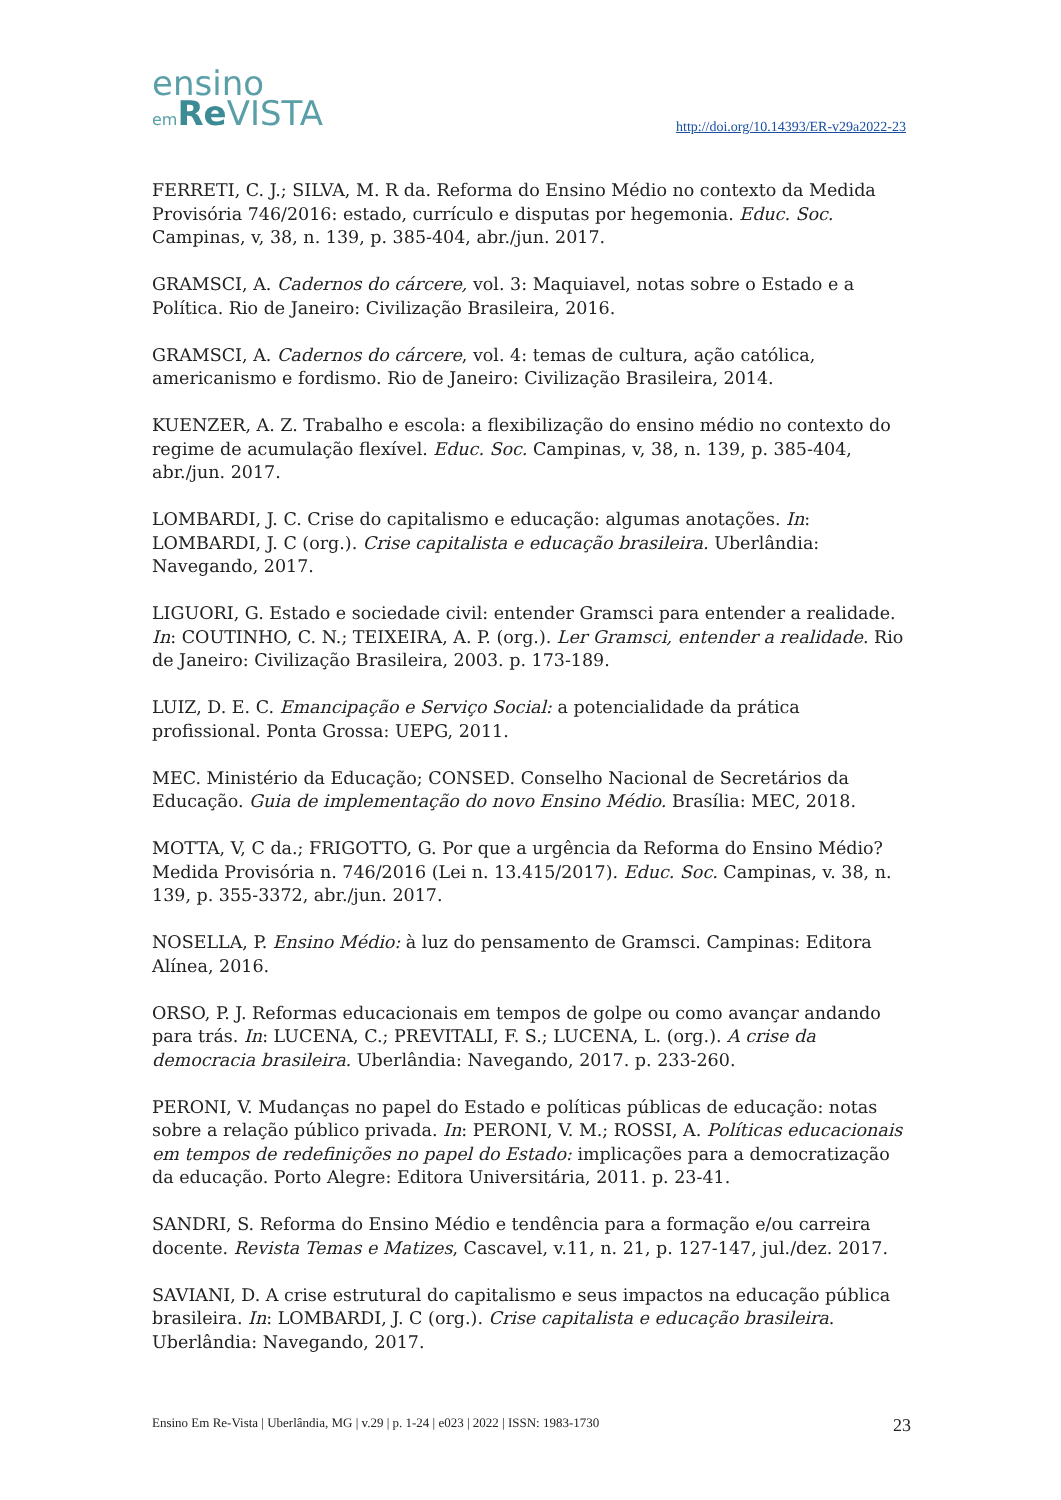ensino
em Re VISTA
http://doi.org/10.14393/ER-v29a2022-23
FERRETI, C. J.; SILVA, M. R da. Reforma do Ensino Médio no contexto da Medida Provisória 746/2016: estado, currículo e disputas por hegemonia. Educ. Soc. Campinas, v, 38, n. 139, p. 385-404, abr./jun. 2017.
GRAMSCI, A. Cadernos do cárcere, vol. 3: Maquiavel, notas sobre o Estado e a Política. Rio de Janeiro: Civilização Brasileira, 2016.
GRAMSCI, A. Cadernos do cárcere, vol. 4: temas de cultura, ação católica, americanismo e fordismo. Rio de Janeiro: Civilização Brasileira, 2014.
KUENZER, A. Z. Trabalho e escola: a flexibilização do ensino médio no contexto do regime de acumulação flexível. Educ. Soc. Campinas, v, 38, n. 139, p. 385-404, abr./jun. 2017.
LOMBARDI, J. C. Crise do capitalismo e educação: algumas anotações. In: LOMBARDI, J. C (org.). Crise capitalista e educação brasileira. Uberlândia: Navegando, 2017.
LIGUORI, G. Estado e sociedade civil: entender Gramsci para entender a realidade. In: COUTINHO, C. N.; TEIXEIRA, A. P. (org.). Ler Gramsci, entender a realidade. Rio de Janeiro: Civilização Brasileira, 2003. p. 173-189.
LUIZ, D. E. C. Emancipação e Serviço Social: a potencialidade da prática profissional. Ponta Grossa: UEPG, 2011.
MEC. Ministério da Educação; CONSED. Conselho Nacional de Secretários da Educação. Guia de implementação do novo Ensino Médio. Brasília: MEC, 2018.
MOTTA, V, C da.; FRIGOTTO, G. Por que a urgência da Reforma do Ensino Médio? Medida Provisória n. 746/2016 (Lei n. 13.415/2017). Educ. Soc. Campinas, v. 38, n. 139, p. 355-3372, abr./jun. 2017.
NOSELLA, P. Ensino Médio: à luz do pensamento de Gramsci. Campinas: Editora Alínea, 2016.
ORSO, P. J. Reformas educacionais em tempos de golpe ou como avançar andando para trás. In: LUCENA, C.; PREVITALI, F. S.; LUCENA, L. (org.). A crise da democracia brasileira. Uberlândia: Navegando, 2017. p. 233-260.
PERONI, V. Mudanças no papel do Estado e políticas públicas de educação: notas sobre a relação público privada. In: PERONI, V. M.; ROSSI, A. Políticas educacionais em tempos de redefinições no papel do Estado: implicações para a democratização da educação. Porto Alegre: Editora Universitária, 2011. p. 23-41.
SANDRI, S. Reforma do Ensino Médio e tendência para a formação e/ou carreira docente. Revista Temas e Matizes, Cascavel, v.11, n. 21, p. 127-147, jul./dez. 2017.
SAVIANI, D. A crise estrutural do capitalismo e seus impactos na educação pública brasileira. In: LOMBARDI, J. C (org.). Crise capitalista e educação brasileira. Uberlândia: Navegando, 2017.
Ensino Em Re-Vista | Uberlândia, MG | v.29 | p. 1-24 | e023 | 2022 | ISSN: 1983-1730 23